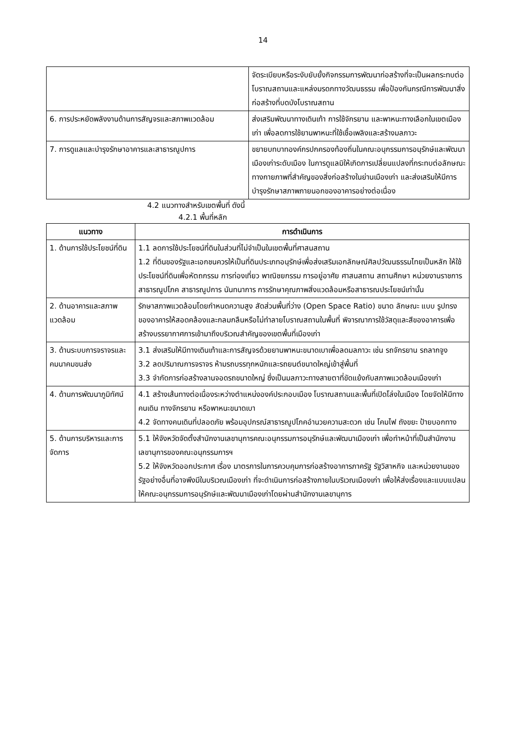14
| | จัดระเบียบหรือระงับยับยั้งกิจกรรมการพัฒนาก่อสร้างที่จะเป็นผลกระทบต่อโบราณสถานและแหล่งมรดกทางวัฒนธรรม เพื่อป้องกันกรณีการพัฒนาสิ่งก่อสร้างที่บดบังโบราณสถาน |
| 6. การประหยัดพลังงานด้านการสัญจรและสภาพแวดล้อม | ส่งเสริมพัฒนาทางเดินเท้า การใช้จักรยาน และพาหนะทางเลือกในเขตเมืองเก่า เพื่อลดการใช้ยานพาหนะที่ใช้เชื้อเพลิงและสร้างมลภาวะ |
| 7. การดูแลและบำรุงรักษาอาคารและสาธารณูปการ | ขยายบทบาทองค์กรปกครองท้องถิ่นในคณะอนุกรรมการอนุรักษ์และพัฒนาเมืองเก่าระดับเมือง ในการดูแลมิให้เกิดการเปลี่ยนแปลงที่กระทบต่อลักษณะทางกายภาพที่สำคัญของสิ่งก่อสร้างในย่านเมืองเก่า และส่งเสริมให้มีการบำรุงรักษาสภาพภายนอกของอาคารอย่างต่อเนื่อง |
4.2 แนวทางสำหรับเขตพื้นที่ ดังนี้
4.2.1 พื้นที่หลัก
| แนวทาง | การดำเนินการ |
| --- | --- |
| 1. ด้านการใช้ประโยชน์ที่ดิน | 1.1 ลดการใช้ประโยชน์ที่ดินในส่วนที่ไม่จำเป็นในเขตพื้นที่ศาสนสถาน 1.2 ที่ดินของรัฐและเอกชนควรให้เป็นที่ดินประเภทอนุรักษ์เพื่อส่งเสริมเอกลักษณ์ศิลปวัฒนธรรมไทยเป็นหลัก ให้ใช้ประโยชน์ที่ดินเพื่อหัตถกรรม การท่องเที่ยว พาณิชยกรรม การอยู่อาศัย ศาสนสถาน สถานศึกษา หน่วยงานราชการ สาธารณูปโภค สาธารณูปการ นันทนาการ การรักษาคุณภาพสิ่งแวดล้อมหรือสาธารณประโยชน์เท่านั้น |
| 2. ด้านอาคารและสภาพแวดล้อม | รักษาสภาพแวดล้อมโดยกำหนดความสูง สัดส่วนพื้นที่ว่าง (Open Space Ratio) ขนาด ลักษณะ แบบ รูปทรงของอาคารให้สอดคล้องและกลมกลืนหรือไม่ทำลายโบราณสถานในพื้นที่ พิจารณาการใช้วัสดุและสีของอาคารเพื่อสร้างบรรยากาศการเข้ามาถึงบริเวณสำคัญของเขตพื้นที่เมืองเก่า |
| 3. ด้านระบบการจราจรและคมนาคมขนส่ง | 3.1 ส่งเสริมให้มีทางเดินเท้าและการสัญจรด้วยยานพาหนะขนาดเบาเพื่อลดมลภาวะ เช่น รถจักรยาน รถลากจูง 3.2 ลดปริมาณการจราจร ห้ามรถบรรทุกหนักและรถยนต์ขนาดใหญ่เข้าสู่พื้นที่ 3.3 จำกัดการก่อสร้างลานจอดรถขนาดใหญ่ ซึ่งเป็นมลภาวะทางสายตาที่ขัดแย้งกับสภาพแวดล้อมเมืองเก่า |
| 4. ด้านการพัฒนาภูมิทัศน์ | 4.1 สร้างเส้นทางต่อเนื่องระหว่างตำแหน่งองค์ประกอบเมือง โบราณสถานและพื้นที่เปิดโล่งในเมือง โดยจัดให้มีทางคนเดิน ทางจักรยาน หรือพาหนะขนาดเบา 4.2 จัดทางคนเดินที่ปลอดภัย พร้อมอุปกรณ์สาธารณูปโภคอำนวยความสะดวก เช่น โคมไฟ ถังขยะ ป้ายบอกทาง |
| 5. ด้านการบริหารและการจัดการ | 5.1 ให้จังหวัดจัดตั้งสำนักงานเลขานุการคณะอนุกรรมการอนุรักษ์และพัฒนาเมืองเก่า เพื่อทำหน้าที่เป็นสำนักงานเลขานุการของคณะอนุกรรมการฯ 5.2 ให้จังหวัดออกประกาศ เรื่อง มาตรการในการควบคุมการก่อสร้างอาคารภาครัฐ รัฐวิสาหกิจ และหน่วยงานของรัฐอย่างอื่นที่อาจพึงมีในบริเวณเมืองเก่า ที่จะดำเนินการก่อสร้างภายในบริเวณเมืองเก่า เพื่อให้ส่งเรื่องและแบบแปลนให้คณะอนุกรรมการอนุรักษ์และพัฒนาเมืองเก่าโดยผ่านสำนักงานเลขานุการ |